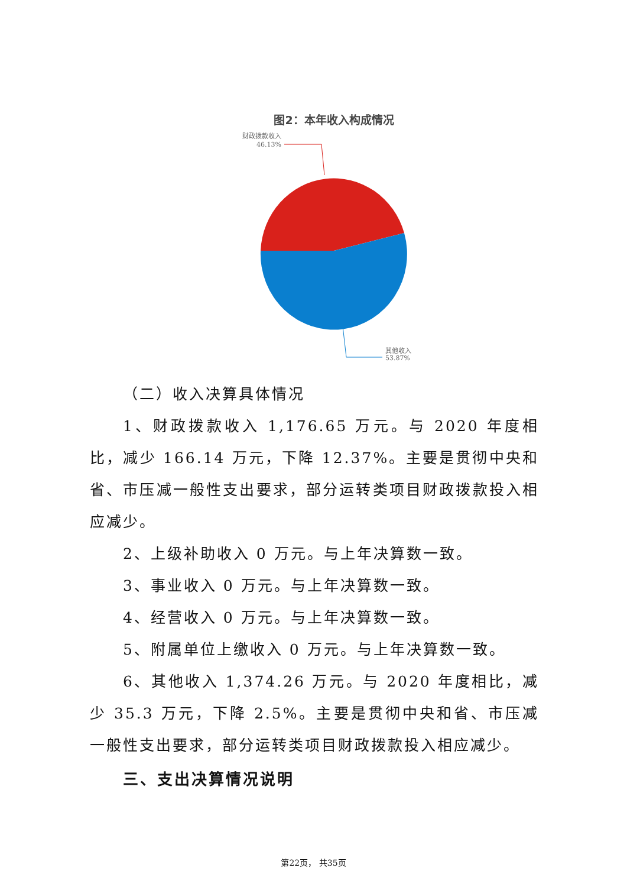图2：本年收入构成情况
财政拨款收入
46.13%
其他收入
53.87%
（二）收入决算具体情况
1、财政拨款收入 1,176.65 万元。与 2020 年度相比，减少 166.14 万元，下降 12.37%。主要是贯彻中央和省、市压减一般性支出要求，部分运转类项目财政拨款投入相应减少。
2、上级补助收入 0 万元。与上年决算数一致。
3、事业收入 0 万元。与上年决算数一致。
4、经营收入 0 万元。与上年决算数一致。
5、附属单位上缴收入 0 万元。与上年决算数一致。
6、其他收入 1,374.26 万元。与 2020 年度相比，减少 35.3 万元，下降 2.5%。主要是贯彻中央和省、市压减一般性支出要求，部分运转类项目财政拨款投入相应减少。
三、支出决算情况说明
第22页， 共35页